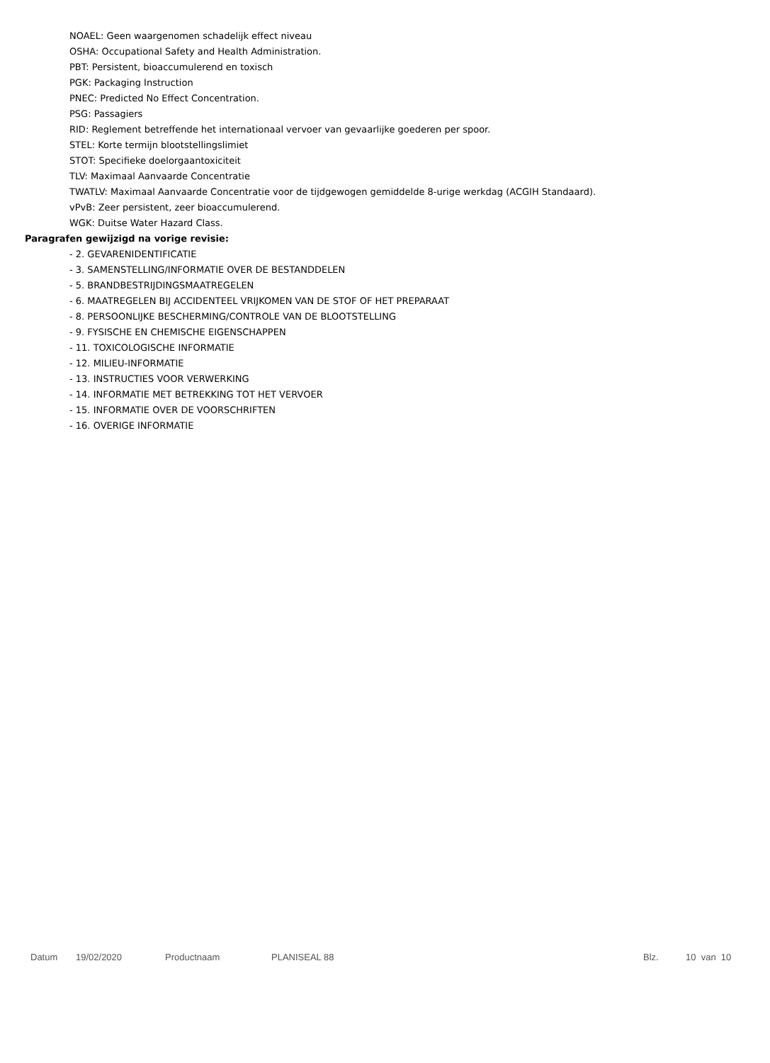NOAEL: Geen waargenomen schadelijk effect niveau
OSHA: Occupational Safety and Health Administration.
PBT: Persistent, bioaccumulerend en toxisch
PGK: Packaging Instruction
PNEC: Predicted No Effect Concentration.
PSG: Passagiers
RID: Reglement betreffende het internationaal vervoer van gevaarlijke goederen per spoor.
STEL: Korte termijn blootstellingslimiet
STOT: Specifieke doelorgaantoxiciteit
TLV: Maximaal Aanvaarde Concentratie
TWATLV: Maximaal Aanvaarde Concentratie voor de tijdgewogen gemiddelde 8-urige werkdag (ACGIH Standaard).
vPvB: Zeer persistent, zeer bioaccumulerend.
WGK: Duitse Water Hazard Class.
Paragrafen gewijzigd na vorige revisie:
- 2. GEVARENIDENTIFICATIE
- 3. SAMENSTELLING/INFORMATIE OVER DE BESTANDDELEN
- 5. BRANDBESTRIJDINGSMAATREGELEN
- 6. MAATREGELEN BIJ ACCIDENTEEL VRIJKOMEN VAN DE STOF OF HET PREPARAAT
- 8. PERSOONLIJKE BESCHERMING/CONTROLE VAN DE BLOOTSTELLING
- 9. FYSISCHE EN CHEMISCHE EIGENSCHAPPEN
- 11. TOXICOLOGISCHE INFORMATIE
- 12. MILIEU-INFORMATIE
- 13. INSTRUCTIES VOOR VERWERKING
- 14. INFORMATIE MET BETREKKING TOT HET VERVOER
- 15. INFORMATIE OVER DE VOORSCHRIFTEN
- 16. OVERIGE INFORMATIE
Datum 19/02/2020 Productnaam PLANISEAL 88 Blz. 10 van 10